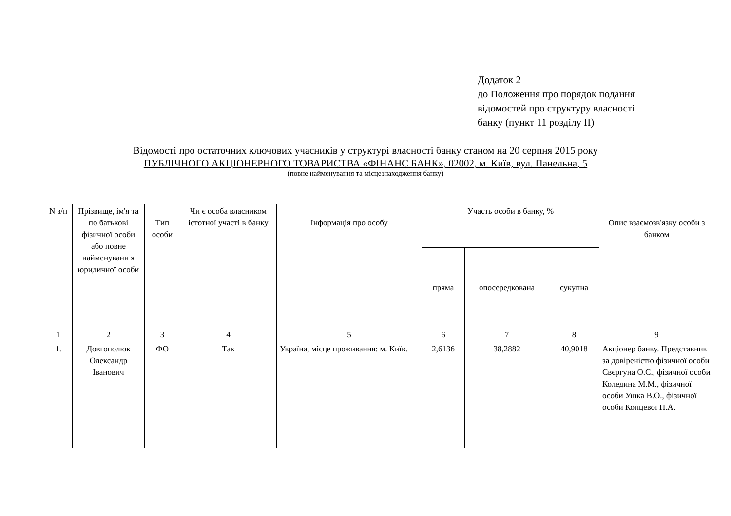Додаток 2
до Положення про порядок подання
відомостей про структуру власності
банку (пункт 11 розділу II)
Відомості про остаточних ключових учасників у структурі власності банку станом на 20 серпня 2015 року
ПУБЛІЧНОГО АКЦІОНЕРНОГО ТОВАРИСТВА «ФІНАНС БАНК», 02002, м. Київ, вул. Панельна, 5
(повне найменування та місцезнаходження банку)
| N з/п | Прізвище, ім'я та по батькові фізичної особи або повне найменуванн я юридичної особи | Тип особи | Чи є особа власником істотної участі в банку | Інформація про особу | Участь особи в банку, % | | | Опис взаємозв'язку особи з банком |
| --- | --- | --- | --- | --- | --- | --- | --- | --- |
| | | | | | пряма | опосередкована | сукупна | |
| 1 | 2 | 3 | 4 | 5 | 6 | 7 | 8 | 9 |
| 1. | Довгополюк Олександр Іванович | ФО | Так | Україна, місце проживання: м. Київ. | 2,6136 | 38,2882 | 40,9018 | Акціонер банку. Представник за довіреністю фізичної особи Свєргуна О.С., фізичної особи Коледина М.М., фізичної особи Ушка В.О., фізичної особи Копцевої Н.А. |